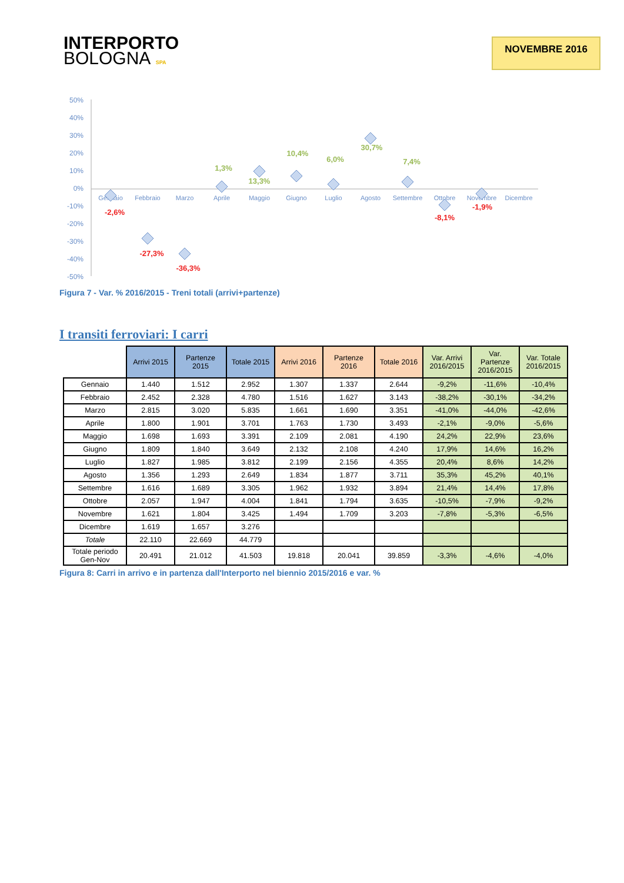INTERPORTO
BOLOGNA SPA
NOVEMBRE 2016
50%
40%
30%
20%
10%
0%
-10%
-20%
-30%
-40%
-50%
Gennaio
Febbraio
Marzo
Aprile
Maggio
Giugno
Luglio
Agosto
Settembre
Ottobre
Novembre
Dicembre
-2,6%
-27,3%
-36,3%
-8,1%
-1,9%
1,3%
13,3%
10,4%
6,0%
30,7%
7,4%
Figura 7 - Var. % 2016/2015 - Treni totali (arrivi+partenze)
I transiti ferroviari: I carri
| | Arrivi 2015 | Partenze 2015 | Totale 2015 | Arrivi 2016 | Partenze 2016 | Totale 2016 | Var. Arrivi 2016/2015 | Var. Partenze 2016/2015 | Var. Totale 2016/2015 |
| --- | --- | --- | --- | --- | --- | --- | --- | --- | --- |
| Gennaio | 1.440 | 1.512 | 2.952 | 1.307 | 1.337 | 2.644 | -9,2% | -11,6% | -10,4% |
| Febbraio | 2.452 | 2.328 | 4.780 | 1.516 | 1.627 | 3.143 | -38,2% | -30,1% | -34,2% |
| Marzo | 2.815 | 3.020 | 5.835 | 1.661 | 1.690 | 3.351 | -41,0% | -44,0% | -42,6% |
| Aprile | 1.800 | 1.901 | 3.701 | 1.763 | 1.730 | 3.493 | -2,1% | -9,0% | -5,6% |
| Maggio | 1.698 | 1.693 | 3.391 | 2.109 | 2.081 | 4.190 | 24,2% | 22,9% | 23,6% |
| Giugno | 1.809 | 1.840 | 3.649 | 2.132 | 2.108 | 4.240 | 17,9% | 14,6% | 16,2% |
| Luglio | 1.827 | 1.985 | 3.812 | 2.199 | 2.156 | 4.355 | 20,4% | 8,6% | 14,2% |
| Agosto | 1.356 | 1.293 | 2.649 | 1.834 | 1.877 | 3.711 | 35,3% | 45,2% | 40,1% |
| Settembre | 1.616 | 1.689 | 3.305 | 1.962 | 1.932 | 3.894 | 21,4% | 14,4% | 17,8% |
| Ottobre | 2.057 | 1.947 | 4.004 | 1.841 | 1.794 | 3.635 | -10,5% | -7,9% | -9,2% |
| Novembre | 1.621 | 1.804 | 3.425 | 1.494 | 1.709 | 3.203 | -7,8% | -5,3% | -6,5% |
| Dicembre | 1.619 | 1.657 | 3.276 | | | | | | |
| Totale | 22.110 | 22.669 | 44.779 | | | | | | |
| Totale periodo Gen-Nov | 20.491 | 21.012 | 41.503 | 19.818 | 20.041 | 39.859 | -3,3% | -4,6% | -4,0% |
Figura 8: Carri in arrivo e in partenza dall'Interporto nel biennio 2015/2016 e var. %